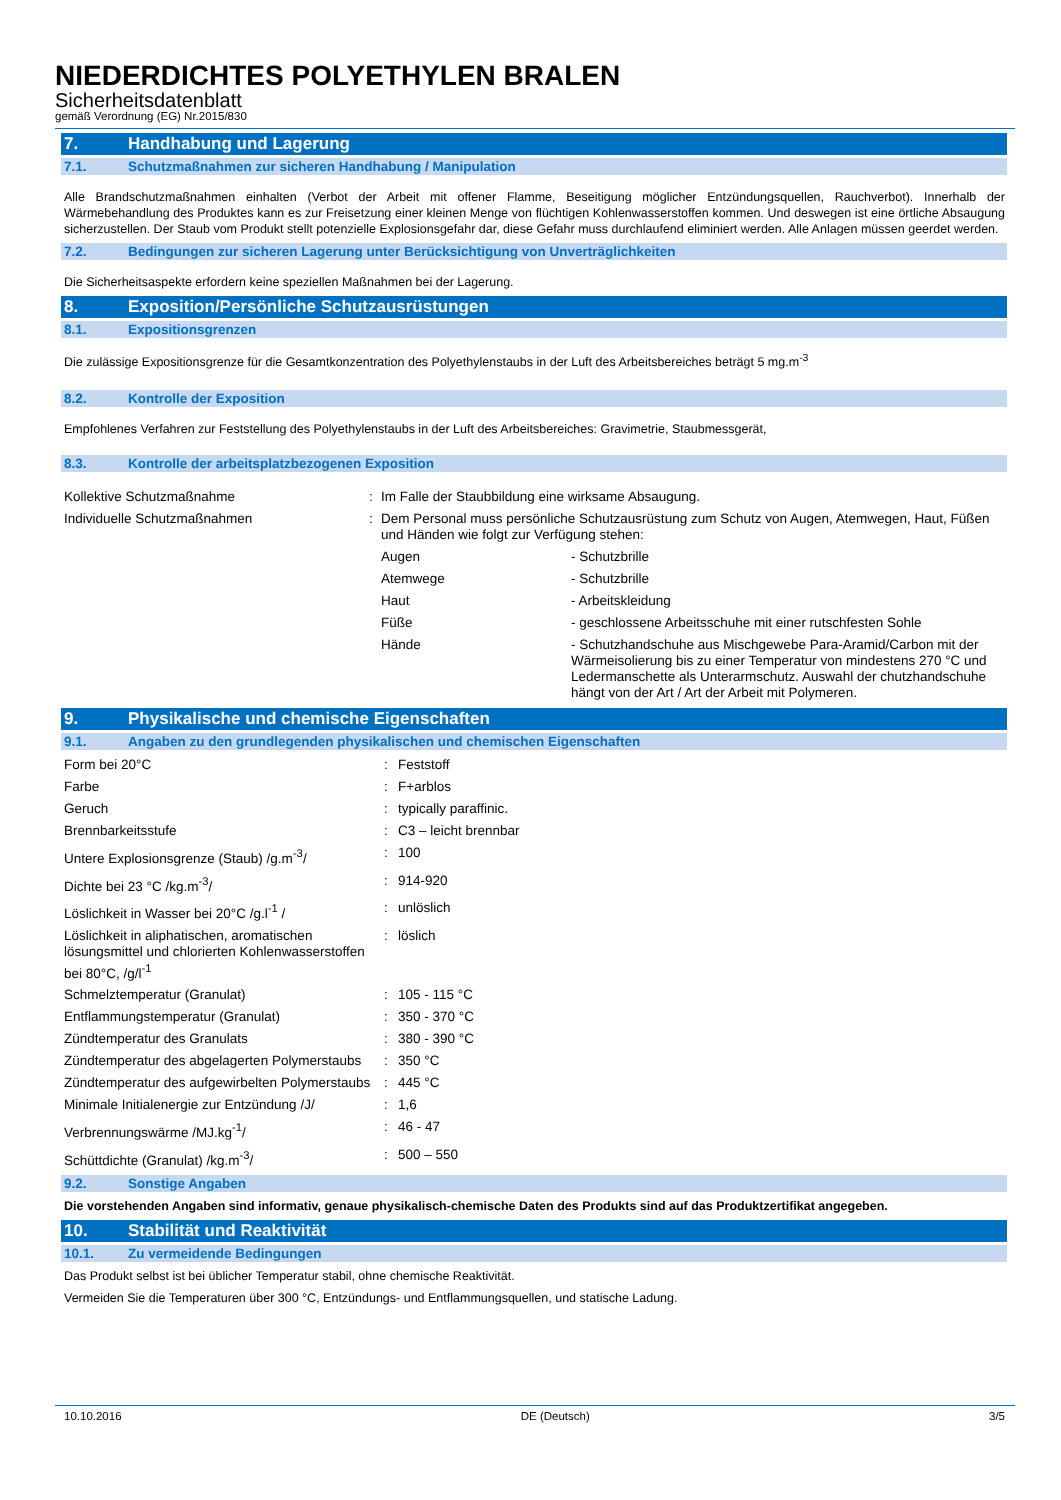NIEDERDICHTES POLYETHYLEN BRALEN
Sicherheitsdatenblatt
gemäß Verordnung (EG) Nr.2015/830
7. Handhabung und Lagerung
7.1. Schutzmaßnahmen zur sicheren Handhabung / Manipulation
Alle Brandschutzmaßnahmen einhalten (Verbot der Arbeit mit offener Flamme, Beseitigung möglicher Entzündungsquellen, Rauchverbot). Innerhalb der Wärmebehandlung des Produktes kann es zur Freisetzung einer kleinen Menge von flüchtigen Kohlenwasserstoffen kommen. Und deswegen ist eine örtliche Absaugung sicherzustellen. Der Staub vom Produkt stellt potenzielle Explosionsgefahr dar, diese Gefahr muss durchlaufend eliminiert werden. Alle Anlagen müssen geerdet werden.
7.2. Bedingungen zur sicheren Lagerung unter Berücksichtigung von Unverträglichkeiten
Die Sicherheitsaspekte erfordern keine speziellen Maßnahmen bei der Lagerung.
8. Exposition/Persönliche Schutzausrüstungen
8.1. Expositionsgrenzen
Die zulässige Expositionsgrenze für die Gesamtkonzentration des Polyethylenstaubs in der Luft des Arbeitsbereiches beträgt 5 mg.m<sup>-3</sup>
8.2. Kontrolle der Exposition
Empfohlenes Verfahren zur Feststellung des Polyethylenstaubs in der Luft des Arbeitsbereiches: Gravimetrie, Staubmessgerät,
8.3. Kontrolle der arbeitsplatzbezogenen Exposition
| Kollektive Schutzmaßnahme | : | Im Falle der Staubbildung eine wirksame Absaugung. | |
| Individuelle Schutzmaßnahmen | : | Dem Personal muss persönliche Schutzausrüstung zum Schutz von Augen, Atemwegen, Haut, Füßen und Händen wie folgt zur Verfügung stehen: | |
| | | Augen | - Schutzbrille |
| | | Atemwege | - Schutzbrille |
| | | Haut | - Arbeitskleidung |
| | | Füße | - geschlossene Arbeitsschuhe mit einer rutschfesten Sohle |
| | | Hände | - Schutzhandschuhe aus Mischgewebe Para-Aramid/Carbon mit der Wärmeisolierung bis zu einer Temperatur von mindestens 270 °C und Ledermanschette als Unterarmschutz. Auswahl der chutzhandschuhe hängt von der Art / Art der Arbeit mit Polymeren. |
9. Physikalische und chemische Eigenschaften
9.1. Angaben zu den grundlegenden physikalischen und chemischen Eigenschaften
| Form bei 20°C | : | Feststoff |
| Farbe | : | F+arblos |
| Geruch | : | typically paraffinic. |
| Brennbarkeitsstufe | : | C3 – leicht brennbar |
| Untere Explosionsgrenze (Staub) /g.m<sup>-3</sup>/ | : | 100 |
| Dichte bei 23 °C /kg.m<sup>-3</sup>/ | : | 914-920 |
| Löslichkeit in Wasser bei 20°C /g.l<sup>-1</sup> / | : | unlöslich |
| Löslichkeit in aliphatischen, aromatischen lösungsmittel und chlorierten Kohlenwasserstoffen bei 80°C, /g/l<sup>-1</sup> | : | löslich |
| Schmelztemperatur (Granulat) | : | 105 - 115 °C |
| Entflammungstemperatur (Granulat) | : | 350 - 370 °C |
| Zündtemperatur des Granulats | : | 380 - 390 °C |
| Zündtemperatur des abgelagerten Polymerstaubs | : | 350 °C |
| Zündtemperatur des aufgewirbelten Polymerstaubs | : | 445 °C |
| Minimale Initialenergie zur Entzündung /J/ | : | 1,6 |
| Verbrennungswärme /MJ.kg<sup>-1</sup>/ | : | 46 - 47 |
| Schüttdichte (Granulat) /kg.m<sup>-3</sup>/ | : | 500 – 550 |
9.2. Sonstige Angaben
Die vorstehenden Angaben sind informativ, genaue physikalisch-chemische Daten des Produkts sind auf das Produktzertifikat angegeben.
10. Stabilität und Reaktivität
10.1. Zu vermeidende Bedingungen
Das Produkt selbst ist bei üblicher Temperatur stabil, ohne chemische Reaktivität.
Vermeiden Sie die Temperaturen über 300 °C, Entzündungs- und Entflammungsquellen, und statische Ladung.
10.10.2016 DE (Deutsch) 3/5